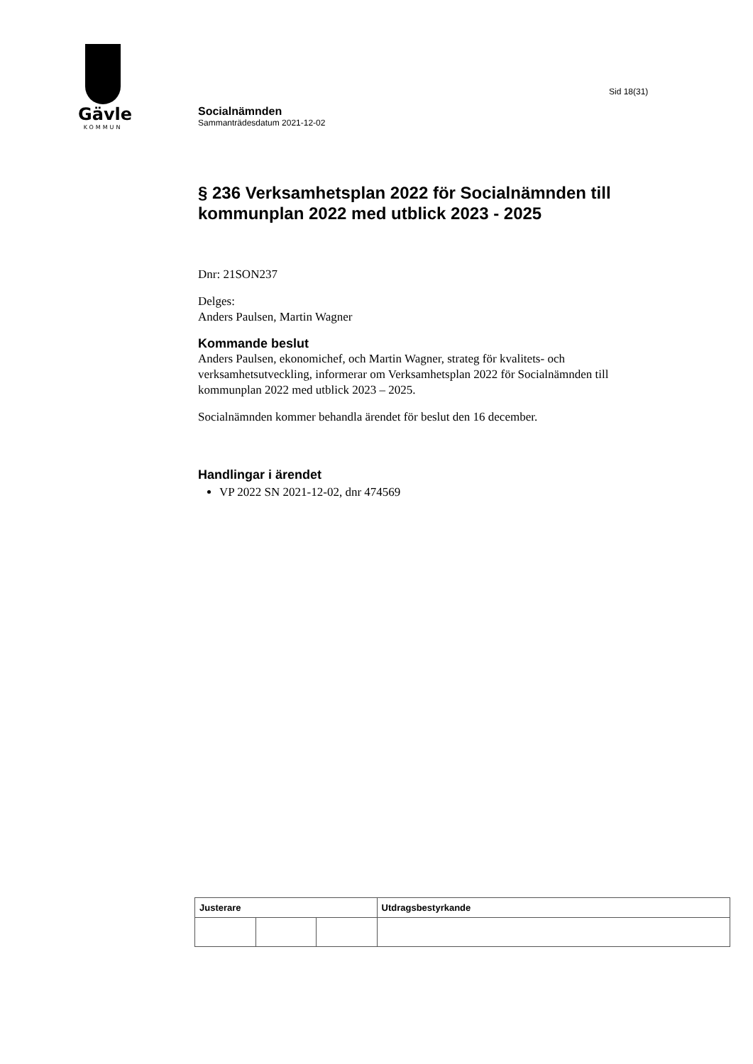Gävle
KOMMUN
Sid 18(31)
Socialnämnden
Sammanträdesdatum 2021-12-02
§ 236 Verksamhetsplan 2022 för Socialnämnden till kommunplan 2022 med utblick 2023 - 2025
Dnr: 21SON237
Delges:
Anders Paulsen, Martin Wagner
Kommande beslut
Anders Paulsen, ekonomichef, och Martin Wagner, strateg för kvalitets- och verksamhetsutveckling, informerar om Verksamhetsplan 2022 för Socialnämnden till kommunplan 2022 med utblick 2023 – 2025.
Socialnämnden kommer behandla ärendet för beslut den 16 december.
Handlingar i ärendet
VP 2022 SN 2021-12-02, dnr 474569
| Justerare | | | Utdragsbestyrkande |
| --- | --- | --- | --- |